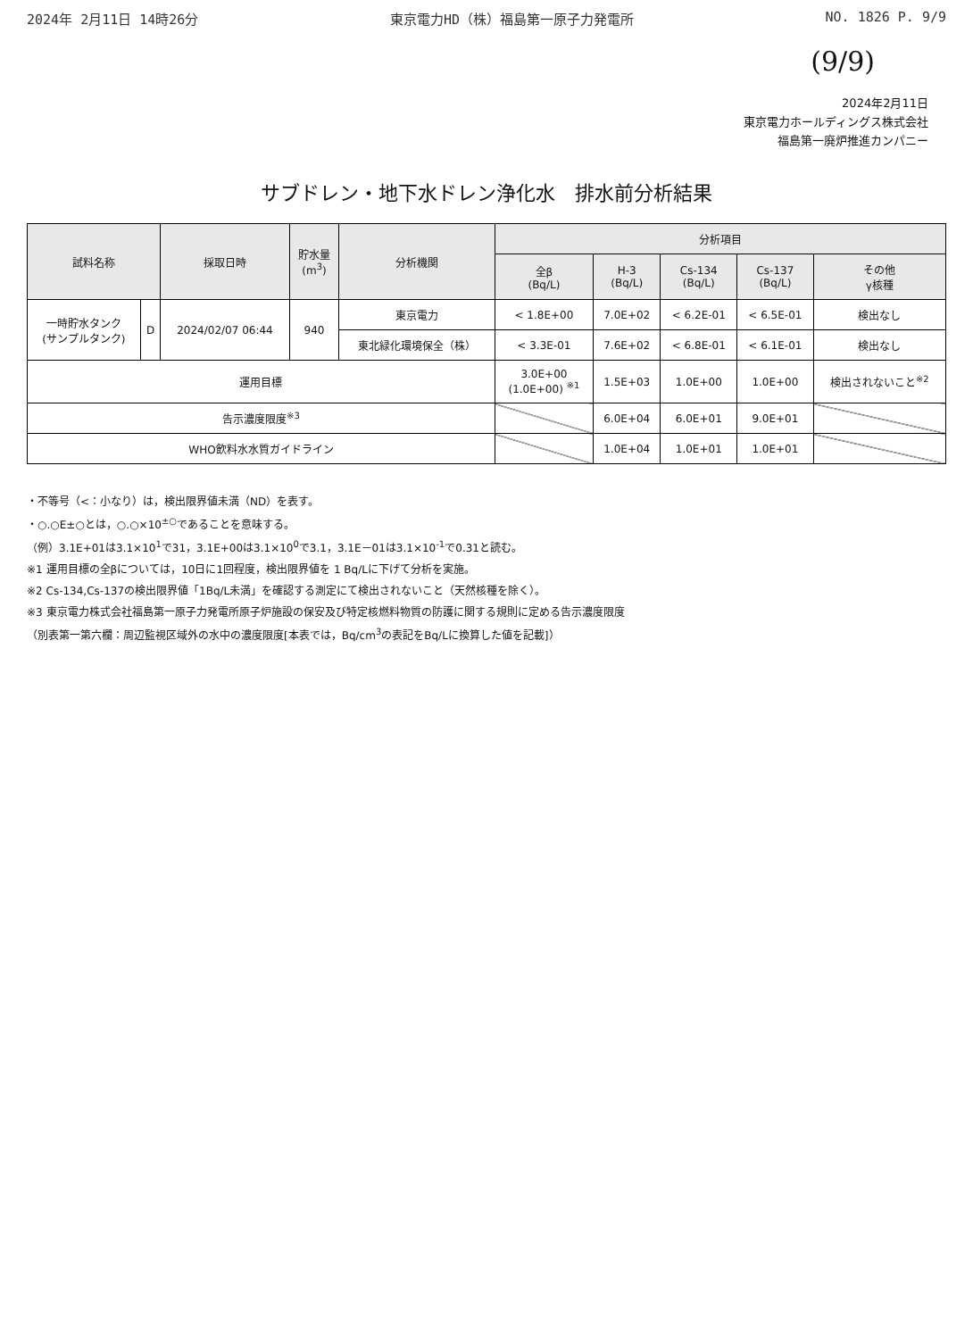2024年 2月11日 14時26分 東京電力HD（株）福島第一原子力発電所 NO. 1826 P. 9/9
(9/9)
2024年2月11日
東京電力ホールディングス株式会社
福島第一廃炉推進カンパニー
サブドレン・地下水ドレン浄化水　排水前分析結果
| 試料名称 | | 採取日時 | 貯水量 (m<sup>3</sup>) | 分析機関 | 分析項目 | | | | |
| --- | --- | --- | --- | --- | --- | --- | --- | --- | --- |
| | | | | | 全β (Bq/L) | H-3 (Bq/L) | Cs-134 (Bq/L) | Cs-137 (Bq/L) | その他 γ核種 |
| 一時貯水タンク (サンプルタンク) | D | 2024/02/07 06:44 | 940 | 東京電力 | < 1.8E+00 | 7.0E+02 | < 6.2E-01 | < 6.5E-01 | 検出なし |
| | | | | 東北緑化環境保全（株） | < 3.3E-01 | 7.6E+02 | < 6.8E-01 | < 6.1E-01 | 検出なし |
| 運用目標 | | | | | 3.0E+00 (1.0E+00) <sup>※1</sup> | 1.5E+03 | 1.0E+00 | 1.0E+00 | 検出されないこと<sup>※2</sup> |
| 告示濃度限度<sup>※3</sup> | | | | | | 6.0E+04 | 6.0E+01 | 9.0E+01 | |
| WHO飲料水水質ガイドライン | | | | | | 1.0E+04 | 1.0E+01 | 1.0E+01 | |
・不等号（<：小なり）は，検出限界値未満（ND）を表す。
・○.○E±○とは，○.○×10<sup>±○</sup>であることを意味する。
（例）3.1E+01は3.1×10<sup>1</sup>で31，3.1E+00は3.1×10<sup>0</sup>で3.1，3.1E－01は3.1×10<sup>-1</sup>で0.31と読む。
※1 運用目標の全βについては，10日に1回程度，検出限界値を 1 Bq/Lに下げて分析を実施。
※2 Cs-134,Cs-137の検出限界値「1Bq/L未満」を確認する測定にて検出されないこと（天然核種を除く）。
※3 東京電力株式会社福島第一原子力発電所原子炉施設の保安及び特定核燃料物質の防護に関する規則に定める告示濃度限度
（別表第一第六欄：周辺監視区域外の水中の濃度限度[本表では，Bq/cm<sup>3</sup>の表記をBq/Lに換算した値を記載]）